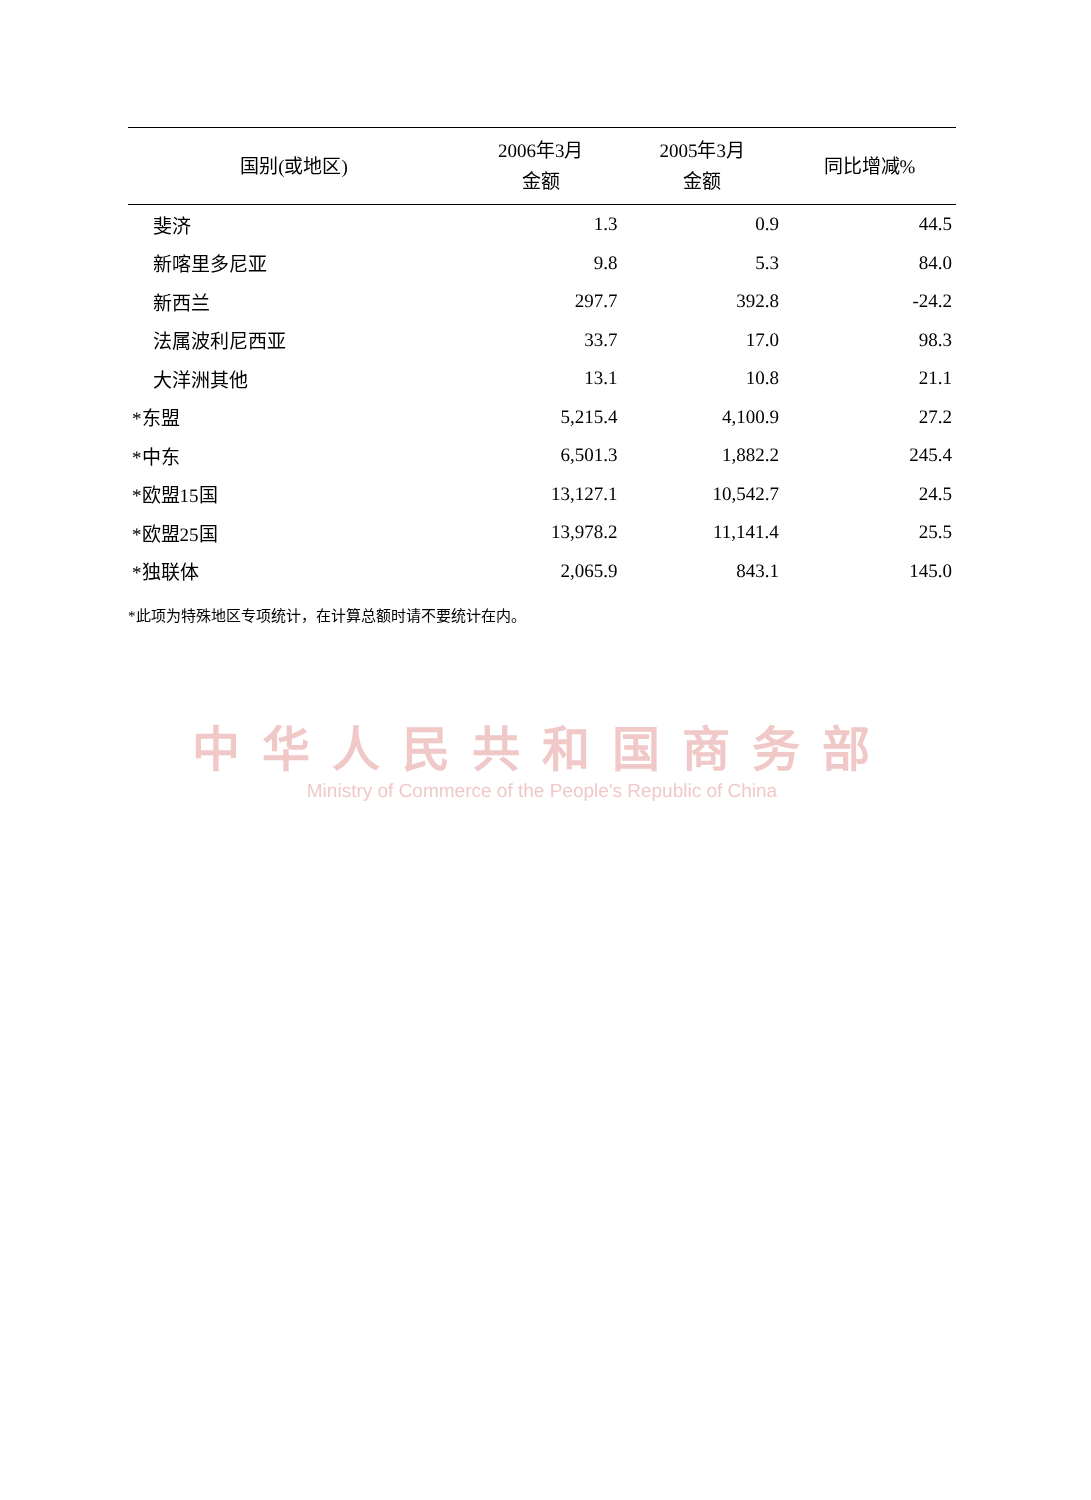| 国别(或地区) | 2006年3月 金额 | 2005年3月 金额 | 同比增减% |
| --- | --- | --- | --- |
| 斐济 | 1.3 | 0.9 | 44.5 |
| 新喀里多尼亚 | 9.8 | 5.3 | 84.0 |
| 新西兰 | 297.7 | 392.8 | -24.2 |
| 法属波利尼西亚 | 33.7 | 17.0 | 98.3 |
| 大洋洲其他 | 13.1 | 10.8 | 21.1 |
| *东盟 | 5,215.4 | 4,100.9 | 27.2 |
| *中东 | 6,501.3 | 1,882.2 | 245.4 |
| *欧盟15国 | 13,127.1 | 10,542.7 | 24.5 |
| *欧盟25国 | 13,978.2 | 11,141.4 | 25.5 |
| *独联体 | 2,065.9 | 843.1 | 145.0 |
*此项为特殊地区专项统计，在计算总额时请不要统计在内。
中华人民共和国商务部
Ministry of Commerce of the People's Republic of China